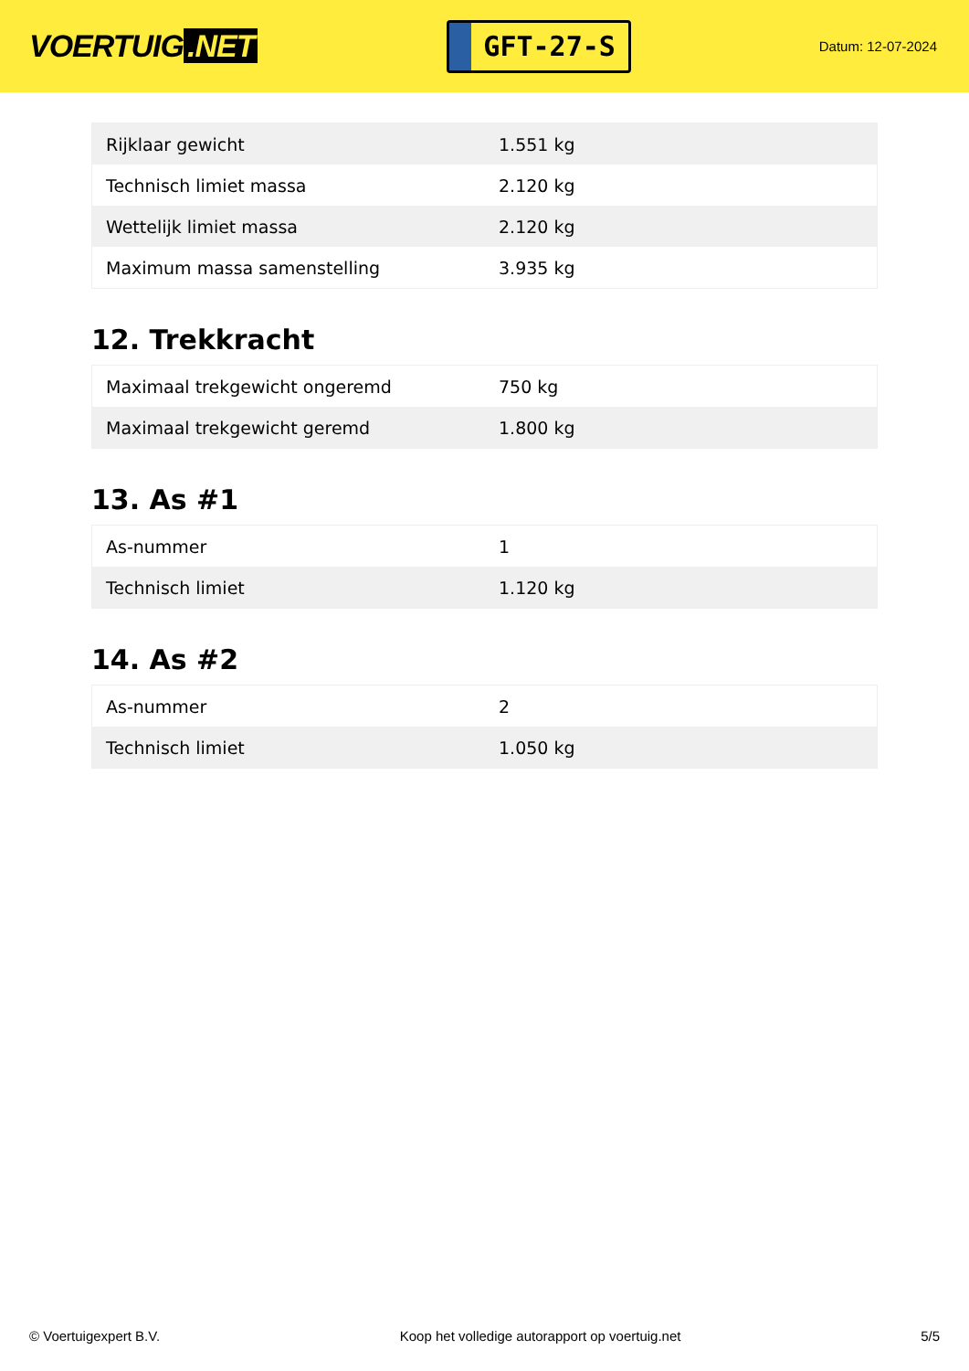VOERTUIG.NET
GFT-27-S
Datum: 12-07-2024
| Rijklaar gewicht | 1.551 kg |
| Technisch limiet massa | 2.120 kg |
| Wettelijk limiet massa | 2.120 kg |
| Maximum massa samenstelling | 3.935 kg |
12. Trekkracht
| Maximaal trekgewicht ongeremd | 750 kg |
| Maximaal trekgewicht geremd | 1.800 kg |
13. As #1
| As-nummer | 1 |
| Technisch limiet | 1.120 kg |
14. As #2
| As-nummer | 2 |
| Technisch limiet | 1.050 kg |
© Voertuigexpert B.V. Koop het volledige autorapport op voertuig.net 5/5